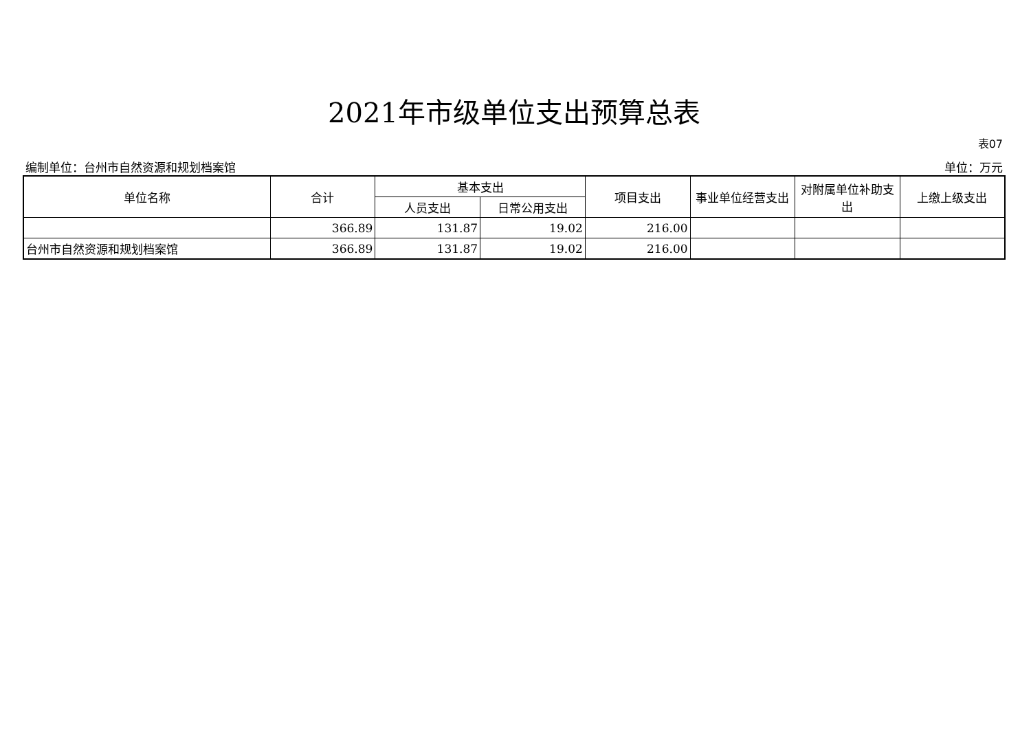2021年市级单位支出预算总表
表07
编制单位：台州市自然资源和规划档案馆 单位：万元
| 单位名称 | 合计 | 基本支出 | | 项目支出 | 事业单位经营支出 | 对附属单位补助支出 | 上缴上级支出 |
| --- | --- | --- | --- | --- | --- | --- | --- |
| | | 人员支出 | 日常公用支出 | | | | |
| | 366.89 | 131.87 | 19.02 | 216.00 | | | |
| 台州市自然资源和规划档案馆 | 366.89 | 131.87 | 19.02 | 216.00 | | | |